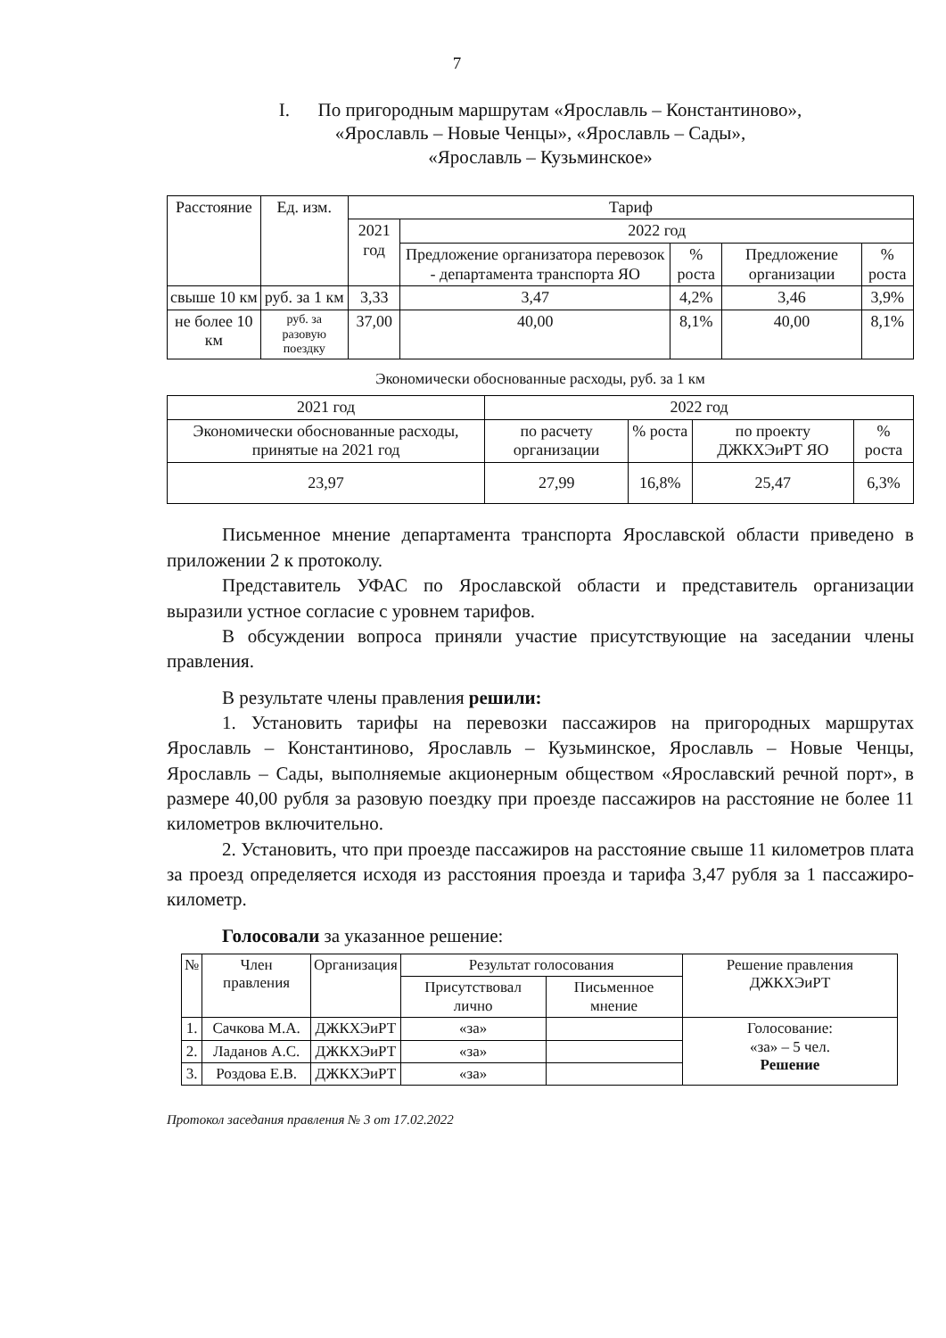7
I. По пригородным маршрутам «Ярославль – Константиново»,
«Ярославль – Новые Ченцы», «Ярославль – Сады»,
«Ярославль – Кузьминское»
| Расстояние | Ед. изм. | Тариф | | | | |
| --- | --- | --- | --- | --- | --- | --- |
| | | 2021 год | 2022 год | | | |
| | | | Предложение организатора перевозок - департамента транспорта ЯО | % роста | Предложение организации | % роста |
| свыше 10 км | руб. за 1 км | 3,33 | 3,47 | 4,2% | 3,46 | 3,9% |
| не более 10 км | руб. за разовую поездку | 37,00 | 40,00 | 8,1% | 40,00 | 8,1% |
Экономически обоснованные расходы, руб. за 1 км
| 2021 год | 2022 год | | | |
| --- | --- | --- | --- | --- |
| Экономически обоснованные расходы, принятые на 2021 год | по расчету организации | % роста | по проекту ДЖКХЭиРТ ЯО | % роста |
| 23,97 | 27,99 | 16,8% | 25,47 | 6,3% |
Письменное мнение департамента транспорта Ярославской области приведено в приложении 2 к протоколу.
Представитель УФАС по Ярославской области и представитель организации выразили устное согласие с уровнем тарифов.
В обсуждении вопроса приняли участие присутствующие на заседании члены правления.
В результате члены правления решили:
1. Установить тарифы на перевозки пассажиров на пригородных маршрутах Ярославль – Константиново, Ярославль – Кузьминское, Ярославль – Новые Ченцы, Ярославль – Сады, выполняемые акционерным обществом «Ярославский речной порт», в размере 40,00 рубля за разовую поездку при проезде пассажиров на расстояние не более 11 километров включительно.
2. Установить, что при проезде пассажиров на расстояние свыше 11 километров плата за проезд определяется исходя из расстояния проезда и тарифа 3,47 рубля за 1 пассажиро-километр.
Голосовали за указанное решение:
| № | Член правления | Организация | Результат голосования | | Решение правления ДЖКХЭиРТ |
| --- | --- | --- | --- | --- | --- |
| | | | Присутствовал лично | Письменное мнение | |
| 1. | Сачкова М.А. | ДЖКХЭиРТ | «за» | | Голосование: «за» – 5 чел. Решение |
| 2. | Ладанов А.С. | ДЖКХЭиРТ | «за» | | |
| 3. | Роздова Е.В. | ДЖКХЭиРТ | «за» | | |
Протокол заседания правления № 3 от 17.02.2022